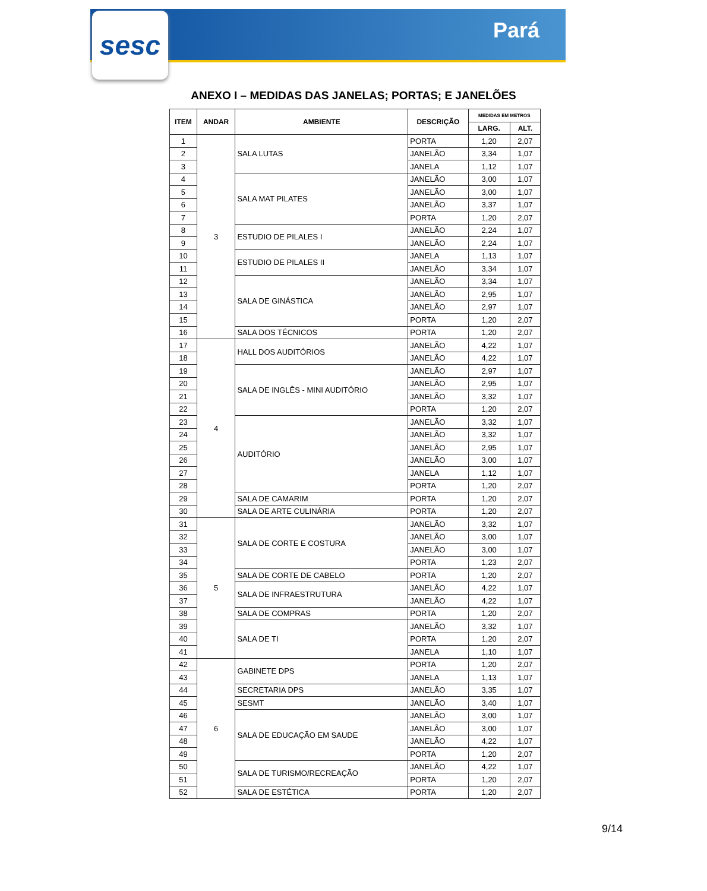sesc
Pará
ANEXO I – MEDIDAS DAS JANELAS; PORTAS; E JANELÕES
| ITEM | ANDAR | AMBIENTE | DESCRIÇÃO | MEDIDAS EM METROS | |
| --- | --- | --- | --- | --- | --- |
| | | | | LARG. | ALT. |
| 1 | 3 | SALA LUTAS | PORTA | 1,20 | 2,07 |
| 2 | | | JANELÃO | 3,34 | 1,07 |
| 3 | | | JANELA | 1,12 | 1,07 |
| 4 | | SALA MAT PILATES | JANELÃO | 3,00 | 1,07 |
| 5 | | | JANELÃO | 3,00 | 1,07 |
| 6 | | | JANELÃO | 3,37 | 1,07 |
| 7 | | | PORTA | 1,20 | 2,07 |
| 8 | | ESTUDIO DE PILALES I | JANELÃO | 2,24 | 1,07 |
| 9 | | | JANELÃO | 2,24 | 1,07 |
| 10 | | ESTUDIO DE PILALES II | JANELA | 1,13 | 1,07 |
| 11 | | | JANELÃO | 3,34 | 1,07 |
| 12 | | SALA DE GINÁSTICA | JANELÃO | 3,34 | 1,07 |
| 13 | | | JANELÃO | 2,95 | 1,07 |
| 14 | | | JANELÃO | 2,97 | 1,07 |
| 15 | | | PORTA | 1,20 | 2,07 |
| 16 | | SALA DOS TÉCNICOS | PORTA | 1,20 | 2,07 |
| 17 | 4 | HALL DOS AUDITÓRIOS | JANELÃO | 4,22 | 1,07 |
| 18 | | | JANELÃO | 4,22 | 1,07 |
| 19 | | SALA DE INGLÊS - MINI AUDITÓRIO | JANELÃO | 2,97 | 1,07 |
| 20 | | | JANELÃO | 2,95 | 1,07 |
| 21 | | | JANELÃO | 3,32 | 1,07 |
| 22 | | | PORTA | 1,20 | 2,07 |
| 23 | | AUDITÓRIO | JANELÃO | 3,32 | 1,07 |
| 24 | | | JANELÃO | 3,32 | 1,07 |
| 25 | | | JANELÃO | 2,95 | 1,07 |
| 26 | | | JANELÃO | 3,00 | 1,07 |
| 27 | | | JANELA | 1,12 | 1,07 |
| 28 | | | PORTA | 1,20 | 2,07 |
| 29 | | SALA DE CAMARIM | PORTA | 1,20 | 2,07 |
| 30 | | SALA DE ARTE CULINÁRIA | PORTA | 1,20 | 2,07 |
| 31 | 5 | SALA DE CORTE E COSTURA | JANELÃO | 3,32 | 1,07 |
| 32 | | | JANELÃO | 3,00 | 1,07 |
| 33 | | | JANELÃO | 3,00 | 1,07 |
| 34 | | | PORTA | 1,23 | 2,07 |
| 35 | | SALA DE CORTE DE CABELO | PORTA | 1,20 | 2,07 |
| 36 | | SALA DE INFRAESTRUTURA | JANELÃO | 4,22 | 1,07 |
| 37 | | | JANELÃO | 4,22 | 1,07 |
| 38 | | SALA DE COMPRAS | PORTA | 1,20 | 2,07 |
| 39 | | SALA DE TI | JANELÃO | 3,32 | 1,07 |
| 40 | | | PORTA | 1,20 | 2,07 |
| 41 | | | JANELA | 1,10 | 1,07 |
| 42 | 6 | GABINETE DPS | PORTA | 1,20 | 2,07 |
| 43 | | | JANELA | 1,13 | 1,07 |
| 44 | | SECRETARIA DPS | JANELÃO | 3,35 | 1,07 |
| 45 | | SESMT | JANELÃO | 3,40 | 1,07 |
| 46 | | SALA DE EDUCAÇÃO EM SAUDE | JANELÃO | 3,00 | 1,07 |
| 47 | | | JANELÃO | 3,00 | 1,07 |
| 48 | | | JANELÃO | 4,22 | 1,07 |
| 49 | | | PORTA | 1,20 | 2,07 |
| 50 | | SALA DE TURISMO/RECREAÇÃO | JANELÃO | 4,22 | 1,07 |
| 51 | | | PORTA | 1,20 | 2,07 |
| 52 | | SALA DE ESTÉTICA | PORTA | 1,20 | 2,07 |
9/14